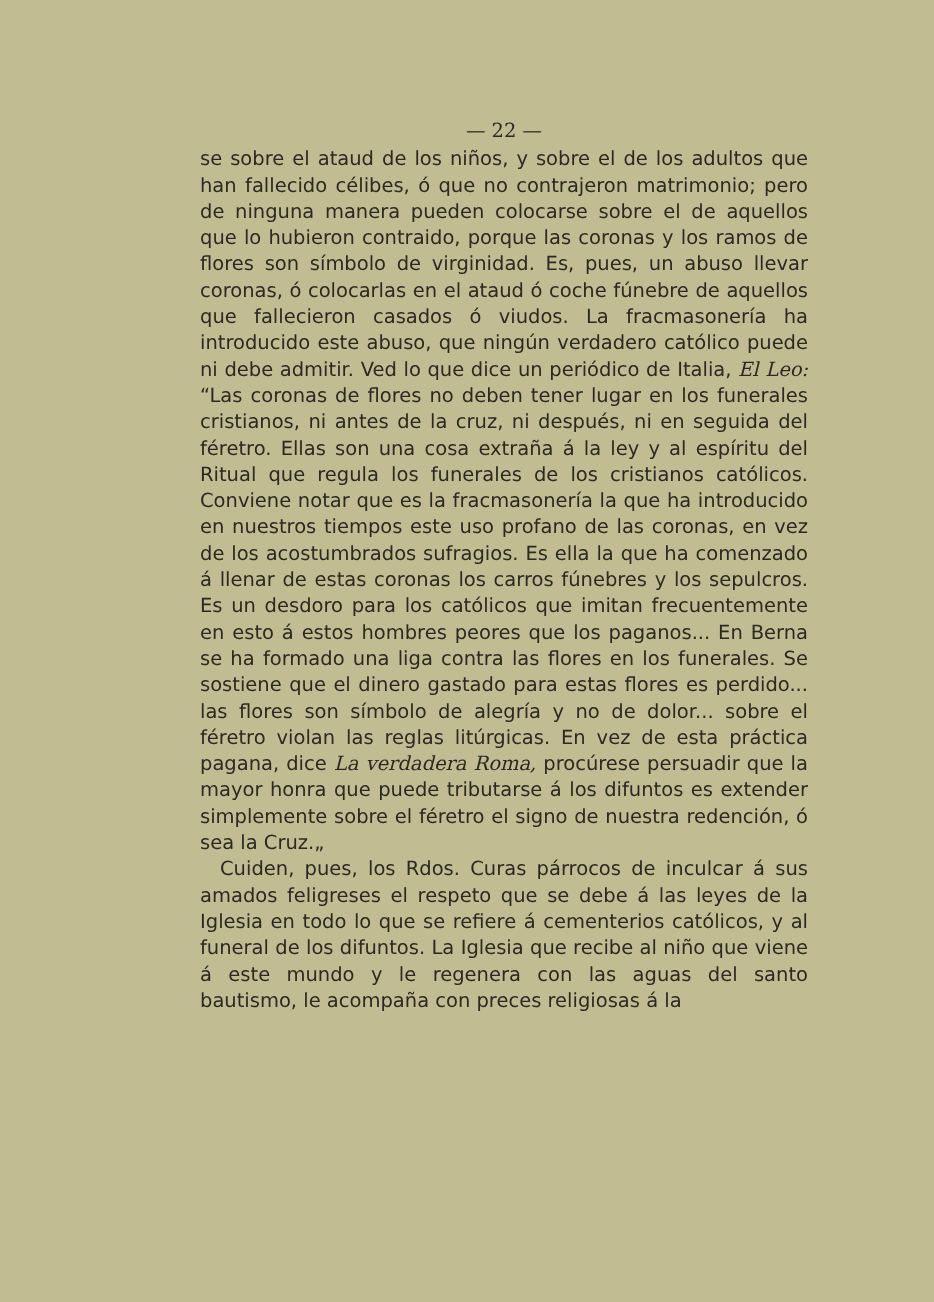— 22 —
se sobre el ataud de los niños, y sobre el de los adultos que han fallecido célibes, ó que no contrajeron matrimonio; pero de ninguna manera pueden colocarse sobre el de aquellos que lo hubieron contraido, porque las coronas y los ramos de flores son símbolo de virginidad. Es, pues, un abuso llevar coronas, ó colocarlas en el ataud ó coche fúnebre de aquellos que fallecieron casados ó viudos. La fracmasonería ha introducido este abuso, que ningún verdadero católico puede ni debe admitir. Ved lo que dice un periódico de Italia, El Leo: “Las coronas de flores no deben tener lugar en los funerales cristianos, ni antes de la cruz, ni después, ni en seguida del féretro. Ellas son una cosa extraña á la ley y al espíritu del Ritual que regula los funerales de los cristianos católicos. Conviene notar que es la fracmasonería la que ha introducido en nuestros tiempos este uso profano de las coronas, en vez de los acostumbrados sufragios. Es ella la que ha comenzado á llenar de estas coronas los carros fúnebres y los sepulcros. Es un desdoro para los católicos que imitan frecuentemente en esto á estos hombres peores que los paganos... En Berna se ha formado una liga contra las flores en los funerales. Se sostiene que el dinero gastado para estas flores es perdido... las flores son símbolo de alegría y no de dolor... sobre el féretro violan las reglas litúrgicas. En vez de esta práctica pagana, dice La verdadera Roma, procúrese persuadir que la mayor honra que puede tributarse á los difuntos es extender simplemente sobre el féretro el signo de nuestra redención, ó sea la Cruz.„
Cuiden, pues, los Rdos. Curas párrocos de inculcar á sus amados feligreses el respeto que se debe á las leyes de la Iglesia en todo lo que se refiere á cementerios católicos, y al funeral de los difuntos. La Iglesia que recibe al niño que viene á este mundo y le regenera con las aguas del santo bautismo, le acompaña con preces religiosas á la